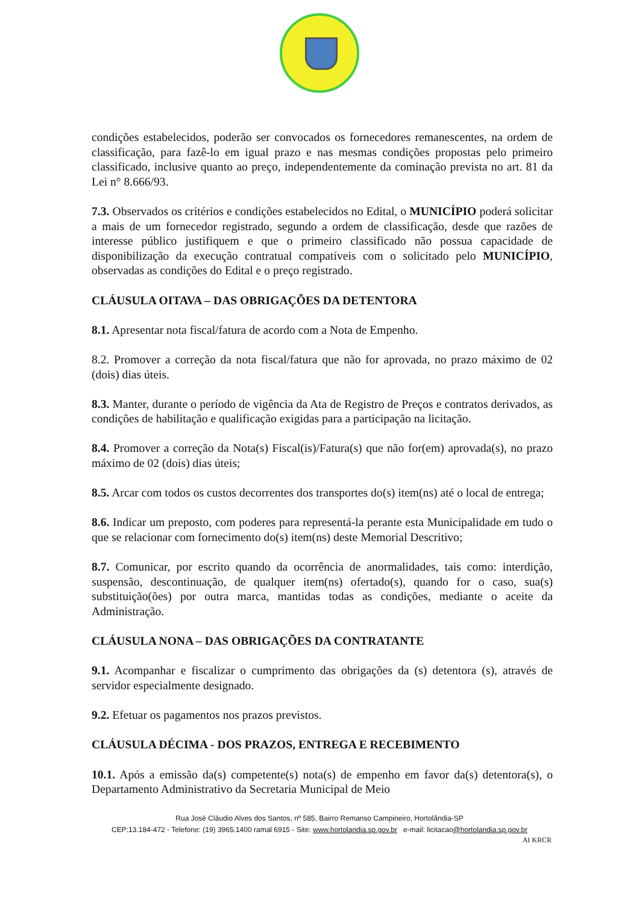condições estabelecidos, poderão ser convocados os fornecedores remanescentes, na ordem de classificação, para fazê-lo em igual prazo e nas mesmas condições propostas pelo primeiro classificado, inclusive quanto ao preço, independentemente da cominação prevista no art. 81 da Lei n° 8.666/93.
7.3. Observados os critérios e condições estabelecidos no Edital, o MUNICÍPIO poderá solicitar a mais de um fornecedor registrado, segundo a ordem de classificação, desde que razões de interesse público justifiquem e que o primeiro classificado não possua capacidade de disponibilização da execução contratual compatíveis com o solicitado pelo MUNICÍPIO, observadas as condições do Edital e o preço registrado.
CLÁUSULA OITAVA – DAS OBRIGAÇÕES DA DETENTORA
8.1. Apresentar nota fiscal/fatura de acordo com a Nota de Empenho.
8.2. Promover a correção da nota fiscal/fatura que não for aprovada, no prazo máximo de 02 (dois) dias úteis.
8.3. Manter, durante o período de vigência da Ata de Registro de Preços e contratos derivados, as condições de habilitação e qualificação exigidas para a participação na licitação.
8.4. Promover a correção da Nota(s) Fiscal(is)/Fatura(s) que não for(em) aprovada(s), no prazo máximo de 02 (dois) dias úteis;
8.5. Arcar com todos os custos decorrentes dos transportes do(s) item(ns) até o local de entrega;
8.6. Indicar um preposto, com poderes para representá-la perante esta Municipalidade em tudo o que se relacionar com fornecimento do(s) item(ns) deste Memorial Descritivo;
8.7. Comunicar, por escrito quando da ocorrência de anormalidades, tais como: interdição, suspensão, descontinuação, de qualquer item(ns) ofertado(s), quando for o caso, sua(s) substituição(ões) por outra marca, mantidas todas as condições, mediante o aceite da Administração.
CLÁUSULA NONA – DAS OBRIGAÇÕES DA CONTRATANTE
9.1. Acompanhar e fiscalizar o cumprimento das obrigações da (s) detentora (s), através de servidor especialmente designado.
9.2. Efetuar os pagamentos nos prazos previstos.
CLÁUSULA DÉCIMA - DOS PRAZOS, ENTREGA E RECEBIMENTO
10.1. Após a emissão da(s) competente(s) nota(s) de empenho em favor da(s) detentora(s), o Departamento Administrativo da Secretaria Municipal de Meio
Rua José Cláudio Alves dos Santos, nº 585, Bairro Remanso Campineiro, Hortolândia-SP
CEP:13.184-472 - Telefone: (19) 3965.1400 ramal 6915 - Site: www.hortolandia.sp.gov.br e-mail: licitacao@hortolandia.sp.gov.br
AI KRCR